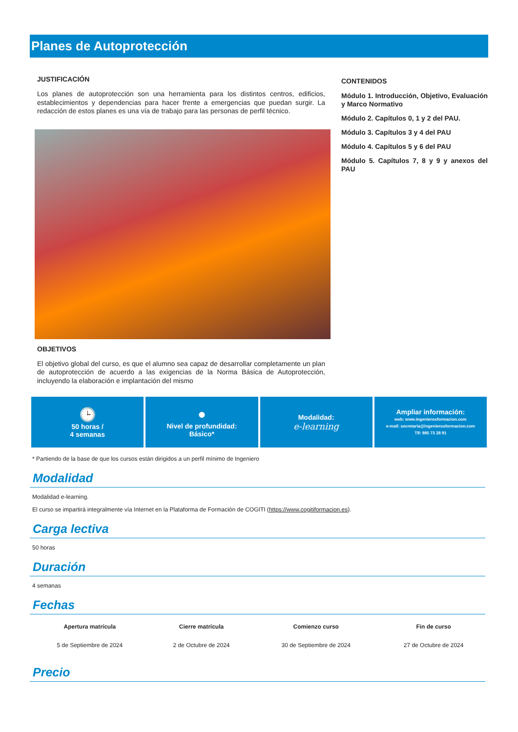Planes de Autoprotección
JUSTIFICACIÓN
Los planes de autoprotección son una herramienta para los distintos centros, edificios, establecimientos y dependencias para hacer frente a emergencias que puedan surgir. La redacción de estos planes es una vía de trabajo para las personas de perfil técnico.
OBJETIVOS
El objetivo global del curso, es que el alumno sea capaz de desarrollar completamente un plan de autoprotección de acuerdo a las exigencias de la Norma Básica de Autoprotección, incluyendo la elaboración e implantación del mismo
CONTENIDOS
Módulo 1. Introducción, Objetivo, Evaluación y Marco Normativo
Módulo 2. Capítulos 0, 1 y 2 del PAU.
Módulo 3. Capítulos 3 y 4 del PAU
Módulo 4. Capítulos 5 y 6 del PAU
Módulo 5. Capítulos 7, 8 y 9 y anexos del PAU
🕒
50 horas /
4 semanas
●
Nivel de profundidad:
Básico*
Modalidad:
e-learning
Ampliar información:
web: www.ingenierosformacion.com
e-mail: secretaria@ingenierosformacion.com
Tlf: 985 73 28 91
* Partiendo de la base de que los cursos están dirigidos a un perfil mínimo de Ingeniero
Modalidad
Modalidad e-learning.
El curso se impartirá integralmente vía Internet en la Plataforma de Formación de COGITI (https://www.cogitiformacion.es).
Carga lectiva
50 horas
Duración
4 semanas
Fechas
| Apertura matrícula | Cierre matrícula | Comienzo curso | Fin de curso |
| --- | --- | --- | --- |
| 5 de Septiembre de 2024 | 2 de Octubre de 2024 | 30 de Septiembre de 2024 | 27 de Octubre de 2024 |
Precio